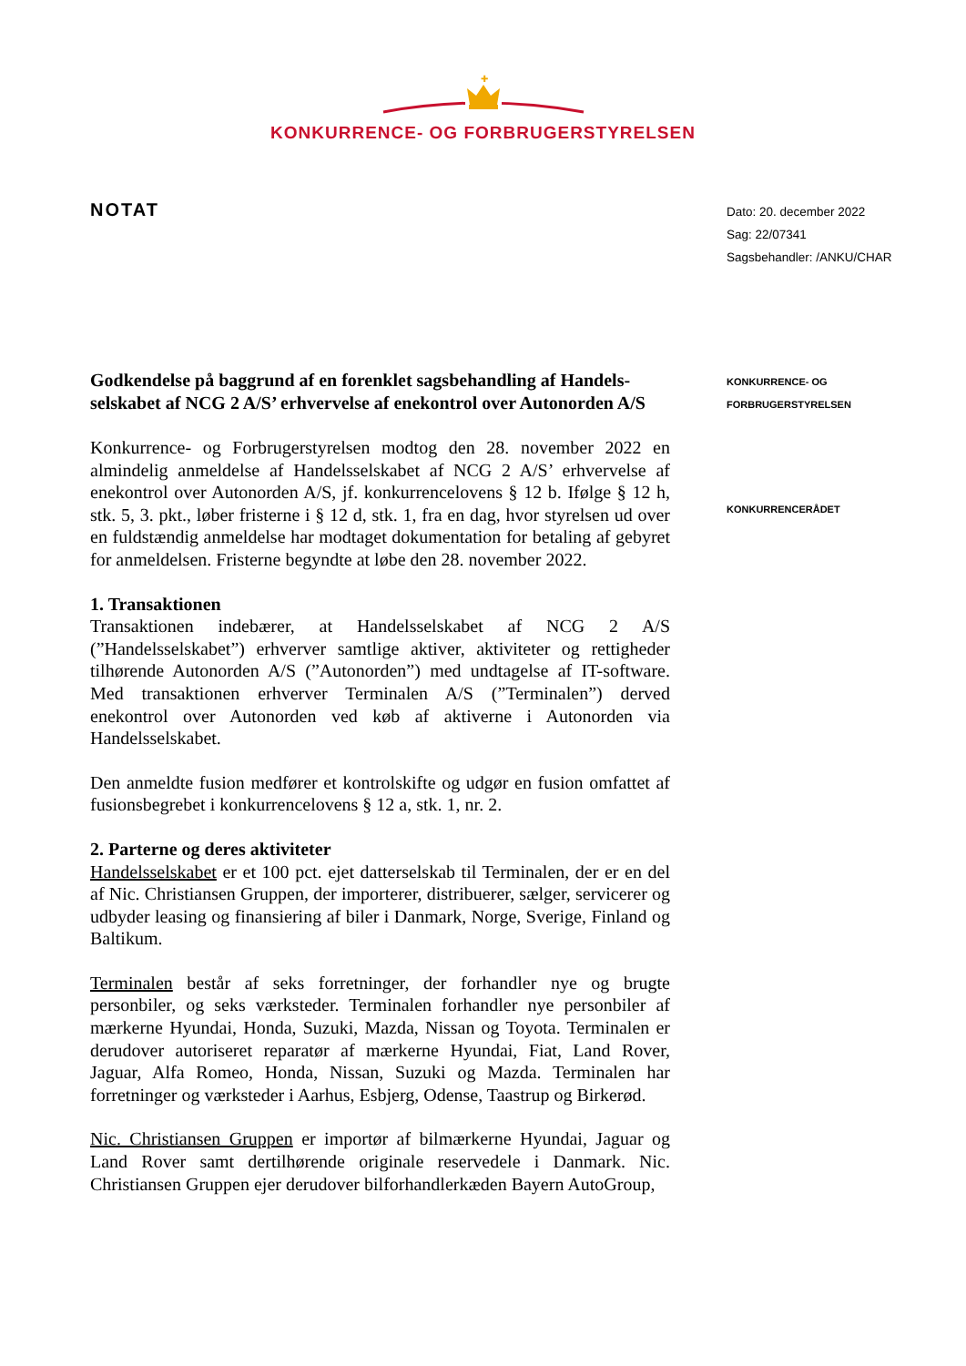✚
KONKURRENCE- OG FORBRUGERSTYRELSEN
NOTAT
Godkendelse på baggrund af en forenklet sagsbehandling af Handels­selskabet af NCG 2 A/S’ erhvervelse af enekontrol over Autonorden A/S
Konkurrence- og Forbrugerstyrelsen modtog den 28. november 2022 en almindelig anmeldelse af Handelsselskabet af NCG 2 A/S’ erhvervelse af enekontrol over Autonorden A/S, jf. konkurrencelovens § 12 b. Ifølge § 12 h, stk. 5, 3. pkt., løber fristerne i § 12 d, stk. 1, fra en dag, hvor styrelsen ud over en fuldstændig anmeldelse har modtaget dokumentation for betaling af gebyret for anmeldelsen. Fristerne begyndte at løbe den 28. november 2022.
1. Transaktionen
Transaktionen indebærer, at Handelsselskabet af NCG 2 A/S (”Handelsselskabet”) erhverver samtlige aktiver, aktiviteter og rettigheder tilhørende Autonorden A/S (”Autonorden”) med undtagelse af IT-software. Med transaktionen erhverver Terminalen A/S (”Terminalen”) derved enekontrol over Autonorden ved køb af aktiverne i Autonorden via Handelsselskabet.
Den anmeldte fusion medfører et kontrolskifte og udgør en fusion omfattet af fusionsbegrebet i konkurrencelovens § 12 a, stk. 1, nr. 2.
2. Parterne og deres aktiviteter
Handelsselskabet er et 100 pct. ejet datterselskab til Terminalen, der er en del af Nic. Christiansen Gruppen, der importerer, distribuerer, sælger, servicerer og udbyder leasing og finansiering af biler i Danmark, Norge, Sverige, Finland og Baltikum.
Terminalen består af seks forretninger, der forhandler nye og brugte personbiler, og seks værksteder. Terminalen forhandler nye personbiler af mærkerne Hyundai, Honda, Suzuki, Mazda, Nissan og Toyota. Terminalen er derudover autoriseret reparatør af mærkerne Hyundai, Fiat, Land Rover, Jaguar, Alfa Romeo, Honda, Nissan, Suzuki og Mazda. Terminalen har forretninger og værksteder i Aarhus, Esbjerg, Odense, Taastrup og Birkerød.
Nic. Christiansen Gruppen er importør af bilmærkerne Hyundai, Jaguar og Land Rover samt dertilhørende originale reservedele i Danmark. Nic. Christiansen Gruppen ejer derudover bilforhandlerkæden Bayern AutoGroup,
Dato: 20. december 2022
Sag: 22/07341
Sagsbehandler: /ANKU/CHAR
KONKURRENCE- OG
FORBRUGERSTYRELSEN
KONKURRENCERÅDET